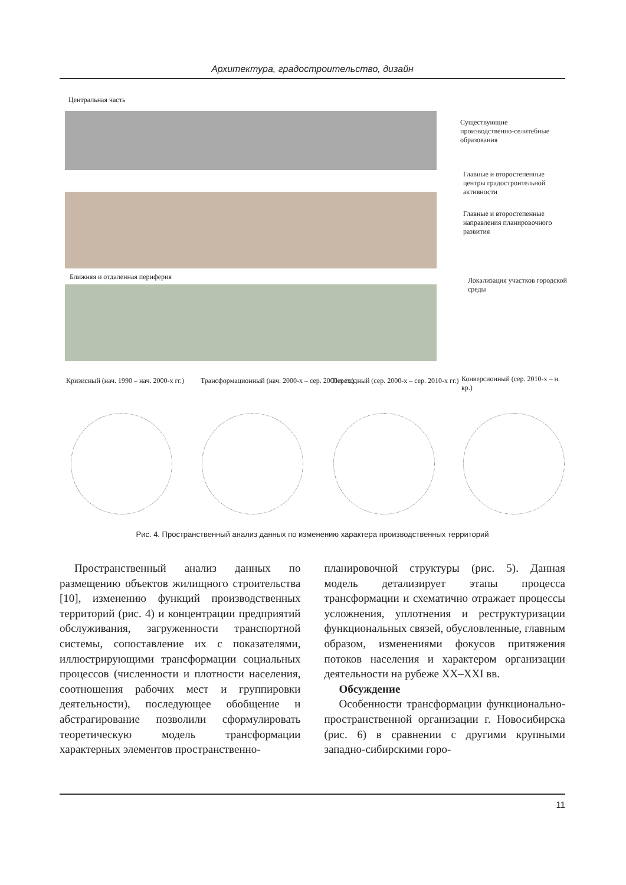Архитектура, градостроительство, дизайн
Центральная часть
Существующие производственно-селитебные образования
Главные и второстепенные центры градостроительной активности
Главные и второстепенные направления планировочного развития
Ближняя и отдаленная периферия
Локализация участков городской среды
Кризисный (нач. 1990 – нач. 2000-х гг.)
Трансформационный (нач. 2000-х – сер. 2000-х гг.)
Переходный (сер. 2000-х – сер. 2010-х гг.)
Конверсионный (сер. 2010-х – н. вр.)
Рис. 4. Пространственный анализ данных по изменению характера производственных территорий
Пространственный анализ данных по размещению объектов жилищного строительства [10], изменению функций производственных территорий (рис. 4) и концентрации предприятий обслуживания, загруженности транспортной системы, сопоставление их с показателями, иллюстрирующими трансформации социальных процессов (численности и плотности населения, соотношения рабочих мест и группировки деятельности), последующее обобщение и абстрагирование позволили сформулировать теоретическую модель трансформации характерных элементов пространственно-
планировочной структуры (рис. 5). Данная модель детализирует этапы процесса трансформации и схематично отражает процессы усложнения, уплотнения и реструктуризации функциональных связей, обусловленные, главным образом, изменениями фокусов притяжения потоков населения и характером организации деятельности на рубеже XX–XXI вв.
Обсуждение
Особенности трансформации функционально-пространственной организации г. Новосибирска (рис. 6) в сравнении с другими крупными западно-сибирскими горо-
11